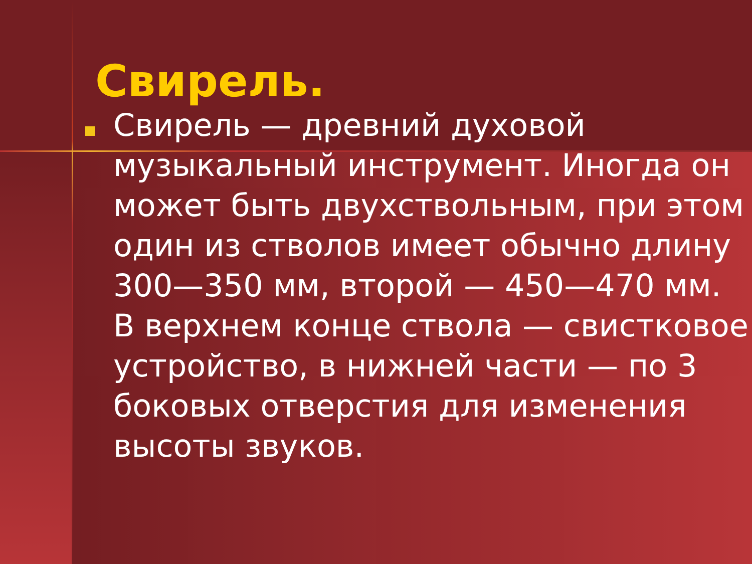Свирель.
Свирель — древний духовой музыкальный инструмент. Иногда он может быть двухствольным, при этом один из стволов имеет обычно длину 300—350 мм, второй — 450—470 мм. В верхнем конце ствола — свистковое устройство, в нижней части — по 3 боковых отверстия для изменения высоты звуков.